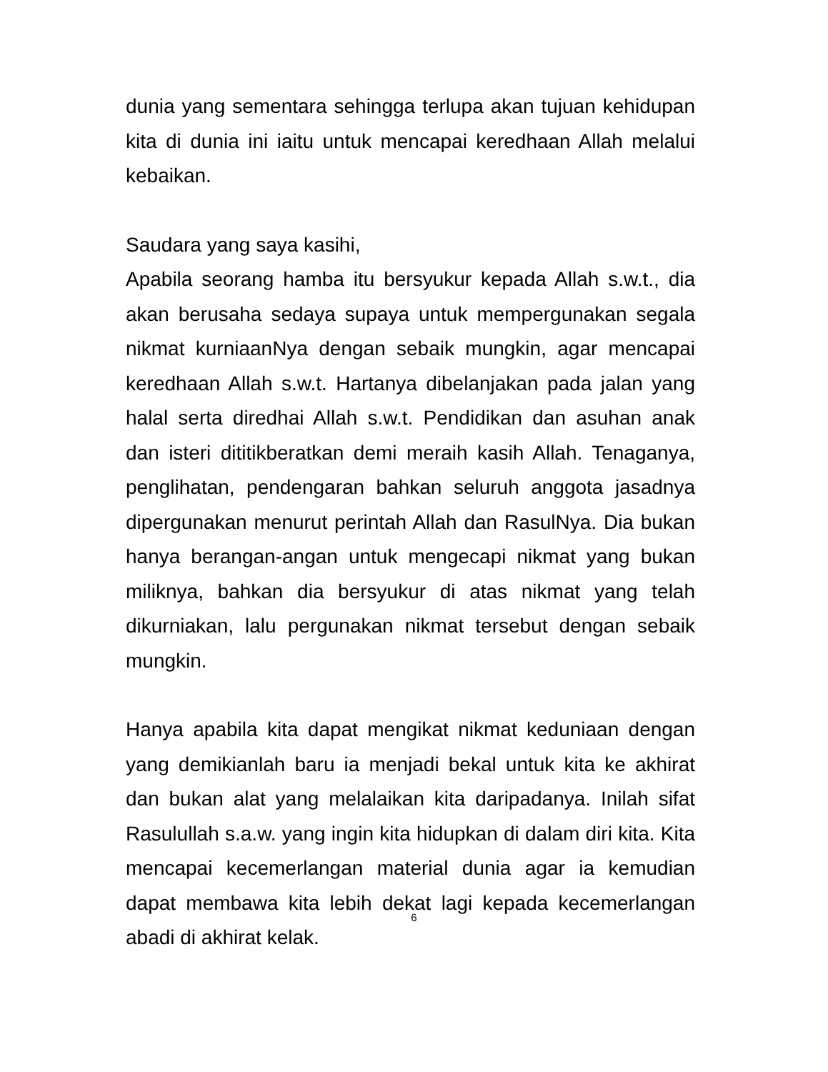dunia yang sementara sehingga terlupa akan tujuan kehidupan kita di dunia ini iaitu untuk mencapai keredhaan Allah melalui kebaikan.
Saudara yang saya kasihi,
Apabila seorang hamba itu bersyukur kepada Allah s.w.t., dia akan berusaha sedaya supaya untuk mempergunakan segala nikmat kurniaanNya dengan sebaik mungkin, agar mencapai keredhaan Allah s.w.t. Hartanya dibelanjakan pada jalan yang halal serta diredhai Allah s.w.t. Pendidikan dan asuhan anak dan isteri dititikberatkan demi meraih kasih Allah. Tenaganya, penglihatan, pendengaran bahkan seluruh anggota jasadnya dipergunakan menurut perintah Allah dan RasulNya. Dia bukan hanya berangan-angan untuk mengecapi nikmat yang bukan miliknya, bahkan dia bersyukur di atas nikmat yang telah dikurniakan, lalu pergunakan nikmat tersebut dengan sebaik mungkin.
Hanya apabila kita dapat mengikat nikmat keduniaan dengan yang demikianlah baru ia menjadi bekal untuk kita ke akhirat dan bukan alat yang melalaikan kita daripadanya. Inilah sifat Rasulullah s.a.w. yang ingin kita hidupkan di dalam diri kita. Kita mencapai kecemerlangan material dunia agar ia kemudian dapat membawa kita lebih dekat lagi kepada kecemerlangan abadi di akhirat kelak.
6